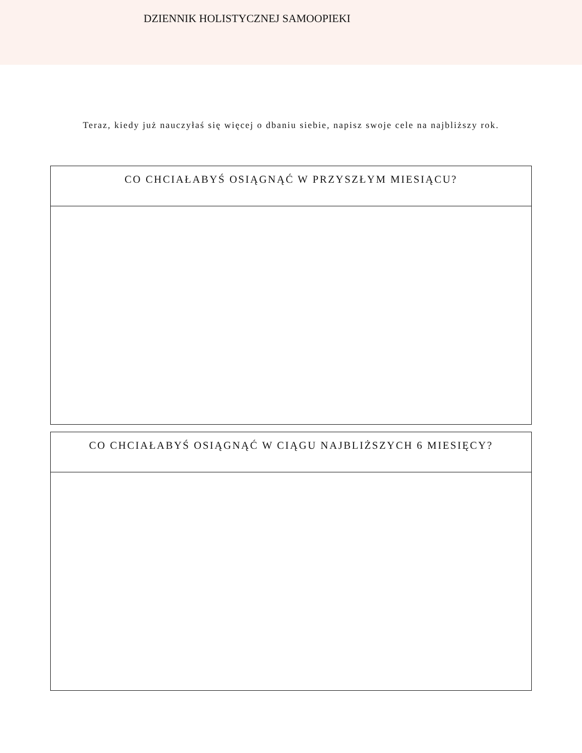DZIENNIK HOLISTYCZNEJ SAMOOPIEKI
Teraz, kiedy już nauczyłaś się więcej o dbaniu siebie, napisz swoje cele na najbliższy rok.
CO CHCIAŁABYŚ OSIĄGNĄĆ W PRZYSZŁYM MIESIĄCU?
CO CHCIAŁABYŚ OSIĄGNĄĆ W CIĄGU NAJBLIŻSZYCH 6 MIESIĘCY?